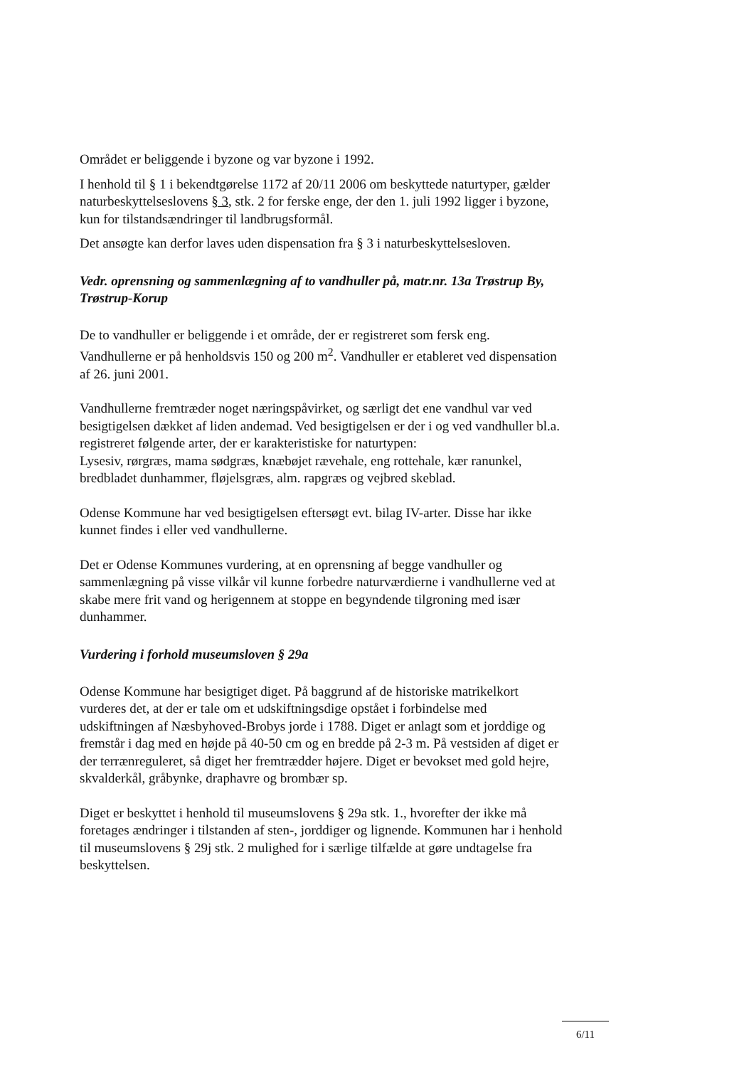Området er beliggende i byzone og var byzone i 1992.
I henhold til § 1 i bekendtgørelse 1172 af 20/11 2006 om beskyttede naturtyper, gælder naturbeskyttelseslovens § 3, stk. 2 for ferske enge, der den 1. juli 1992 ligger i byzone, kun for tilstandsændringer til landbrugsformål.
Det ansøgte kan derfor laves uden dispensation fra § 3 i naturbeskyttelsesloven.
Vedr. oprensning og sammenlægning af to vandhuller på, matr.nr. 13a Trøstrup By, Trøstrup-Korup
De to vandhuller er beliggende i et område, der er registreret som fersk eng. Vandhullerne er på henholdsvis 150 og 200 m<sup>2</sup>. Vandhuller er etableret ved dispensation af 26. juni 2001.
Vandhullerne fremtræder noget næringspåvirket, og særligt det ene vandhul var ved besigtigelsen dækket af liden andemad. Ved besigtigelsen er der i og ved vandhuller bl.a. registreret følgende arter, der er karakteristiske for naturtypen:
Lysesiv, rørgræs, mama sødgræs, knæbøjet rævehale, eng rottehale, kær ranunkel, bredbladet dunhammer, fløjelsgræs, alm. rapgræs og vejbred skeblad.
Odense Kommune har ved besigtigelsen eftersøgt evt. bilag IV-arter. Disse har ikke kunnet findes i eller ved vandhullerne.
Det er Odense Kommunes vurdering, at en oprensning af begge vandhuller og sammenlægning på visse vilkår vil kunne forbedre naturværdierne i vandhullerne ved at skabe mere frit vand og herigennem at stoppe en begyndende tilgroning med især dunhammer.
Vurdering i forhold museumsloven § 29a
Odense Kommune har besigtiget diget. På baggrund af de historiske matrikelkort vurderes det, at der er tale om et udskiftningsdige opstået i forbindelse med udskiftningen af Næsbyhoved-Brobys jorde i 1788. Diget er anlagt som et jorddige og fremstår i dag med en højde på 40-50 cm og en bredde på 2-3 m. På vestsiden af diget er der terrænreguleret, så diget her fremtrædder højere. Diget er bevokset med gold hejre, skvalderkål, gråbynke, draphavre og brombær sp.
Diget er beskyttet i henhold til museumslovens § 29a stk. 1., hvorefter der ikke må foretages ændringer i tilstanden af sten-, jorddiger og lignende. Kommunen har i henhold til museumslovens § 29j stk. 2 mulighed for i særlige tilfælde at gøre undtagelse fra beskyttelsen.
6/11